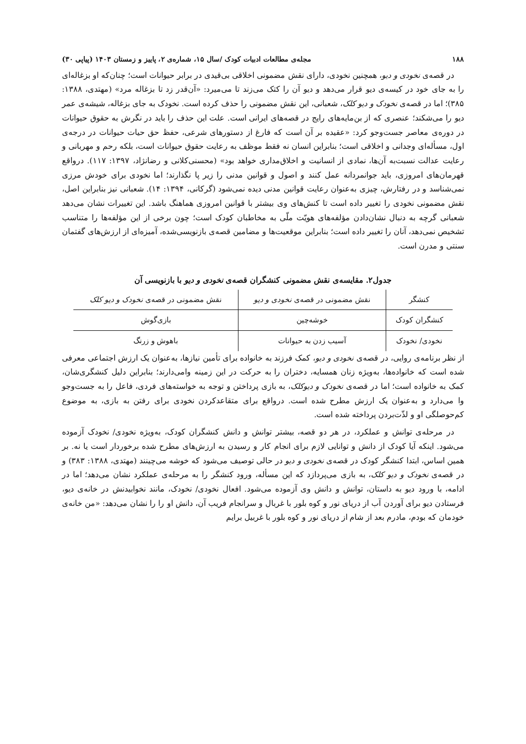۱۸۸ مجله‌ی مطالعات ادبیات کودک /سال ۱۵، شماره‌ی ۲، پاییز و زمستان ۱۴۰۳ (پیاپی ۳۰)
در قصه‌ی نخودی و دیو، همچنین نخودی، دارای نقش مضمونی اخلاقی بی‌قیدی در برابر حیوانات است؛ چنان‌که او بزغاله‌ای را به جای خود در کیسه‌ی دیو قرار می‌دهد و دیو آن را کتک می‌زند تا می‌میرد: «آن‌قدر زد تا بزغاله مرد» (مهتدی، ۱۳۸۸: ۳۸۵)؛ اما در قصه‌ی نخودک و دیو کلک، شعبانی، این نقش مضمونی را حذف کرده است. نخودک به جای بزغاله، شیشه‌ی عمر دیو را می‌شکند؛ عنصری که از بن‌مایه‌های رایج در قصه‌های ایرانی است. علت این حذف را باید در نگرش به حقوق حیوانات در دوره‌ی معاصر جست‌وجو کرد: «عقیده بر آن است که فارغ از دستورهای شرعی، حفظ حق حیات حیوانات در درجه‌ی اول، مسأله‌ای وجدانی و اخلاقی است؛ بنابراین انسان نه فقط موظف به رعایت حقوق حیوانات است، بلکه رحم و مهربانی و رعایت عدالت نسبت‌به آن‌ها، نمادی از انسانیت و اخلاق‌مداری خواهد بود» (محسنی‌کلانی و رضانژاد، ۱۳۹۷: ۱۱۷). درواقع قهرمان‌های امروزی، باید جوانمردانه عمل کنند و اصول و قوانین مدنی را زیر پا نگذارند؛ اما نخودی برای خودش مرزی نمی‌شناسد و در رفتارش، چیزی به‌عنوان رعایت قوانین مدنی دیده نمی‌شود (گرکانی، ۱۳۹۴: ۱۴). شعبانی نیز بنابراین اصل، نقش مضمونی نخودی را تغییر داده است تا کنش‌های وی بیشتر با قوانین امروزی هماهنگ باشد. این تغییرات نشان می‌دهد شعبانی گرچه به دنبال نشان‌دادن مؤلفه‌های هویّت ملّی به مخاطبان کودک است؛ چون برخی از این مؤلفه‌ها را متناسب تشخیص نمی‌دهد، آنان را تغییر داده است؛ بنابراین موقعیت‌ها و مضامین قصه‌ی بازنویسی‌شده، آمیزه‌ای از ارزش‌های گفتمان سنتی و مدرن است.
جدول۲. مقایسه‌ی نقش مضمونی کنشگران قصه‌ی نخودی و دیو با بازنویسی آن
| کنشگر | نقش مضمونی در قصه‌ی نخودی و دیو | نقش مضمونی در قصه‌ی نخودک و دیو کلک |
| --- | --- | --- |
| کنشگران کودک | خوشه‌چین | بازی‌گوش |
| نخودی/ نخودک | آسیب زدن به حیوانات | باهوش و زرنگ |
از نظر برنامه‌ی روایی، در قصه‌ی نخودی و دیو، کمک فرزند به خانواده برای تأمین نیازها، به‌عنوان یک ارزش اجتماعی معرفی شده است که خانواده‌ها، به‌ویژه زنان همسایه، دختران را به حرکت در این زمینه وامی‌دارند؛ بنابراین دلیل کنشگری‌شان، کمک به خانواده است؛ اما در قصه‌ی نخودک و دیوکلک، به بازی پرداختن و توجه به خواسته‌های فردی، فاعل را به جست‌وجو وا می‌دارد و به‌عنوان یک ارزش مطرح شده است. درواقع برای متقاعدکردن نخودی برای رفتن به بازی، به موضوع کم‌حوصلگی او و لذّت‌بردن پرداخته شده است.
در مرحله‌ی توانش و عملکرد، در هر دو قصه، بیشتر توانش و دانش کنشگران کودک، به‌ویژه نخودی/ نخودک آزموده می‌شود. اینکه آیا کودک از دانش و توانایی لازم برای انجام کار و رسیدن به ارزش‌های مطرح شده برخوردار است یا نه. بر همین اساس، ابتدا کنشگر کودک در قصه‌ی نخودی و دیو در حالی توصیف می‌شود که خوشه می‌چینند (مهتدی، ۱۳۸۸: ۳۸۳) و در قصه‌ی نخودک و دیو کلک، به بازی می‌پردازد که این مسأله، ورود کنشگر را به مرحله‌ی عملکرد نشان می‌دهد؛ اما در ادامه، با ورود دیو به داستان، توانش و دانش وی آزموده می‌شود. افعال نخودی/ نخودک، مانند نخوابیدنش در خانه‌ی دیو، فرستادن دیو برای آوردن آب از دریای نور و کوه بلور با غربال و سرانجام فریب آن، دانش او را را نشان می‌دهد: «من خانه‌ی خودمان که بودم، مادرم بعد از شام از دریای نور و کوه بلور با غربیل برایم